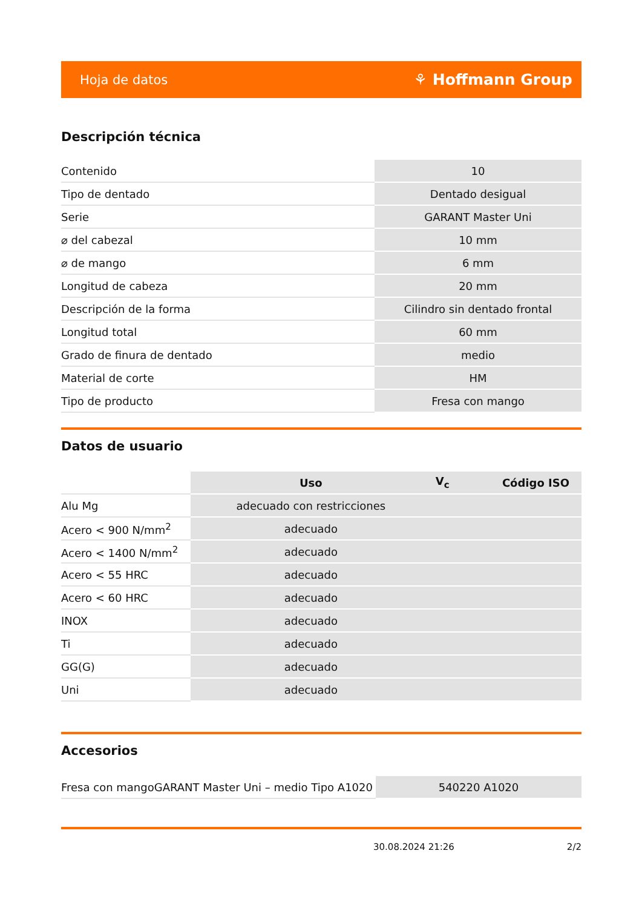Hoja de datos ⚘ Hoffmann Group
Descripción técnica
| Contenido | 10 |
| Tipo de dentado | Dentado desigual |
| Serie | GARANT Master Uni |
| ⌀ del cabezal | 10 mm |
| ⌀ de mango | 6 mm |
| Longitud de cabeza | 20 mm |
| Descripción de la forma | Cilindro sin dentado frontal |
| Longitud total | 60 mm |
| Grado de finura de dentado | medio |
| Material de corte | HM |
| Tipo de producto | Fresa con mango |
Datos de usuario
| | Uso | V<sub>c</sub> | Código ISO |
| --- | --- | --- | --- |
| Alu Mg | adecuado con restricciones | | |
| Acero < 900 N/mm<sup>2</sup> | adecuado | | |
| Acero < 1400 N/mm<sup>2</sup> | adecuado | | |
| Acero < 55 HRC | adecuado | | |
| Acero < 60 HRC | adecuado | | |
| INOX | adecuado | | |
| Ti | adecuado | | |
| GG(G) | adecuado | | |
| Uni | adecuado | | |
Accesorios
| Fresa con mangoGARANT Master Uni – medio Tipo A1020 | 540220 A1020 |
30.08.2024 21:26 2/2